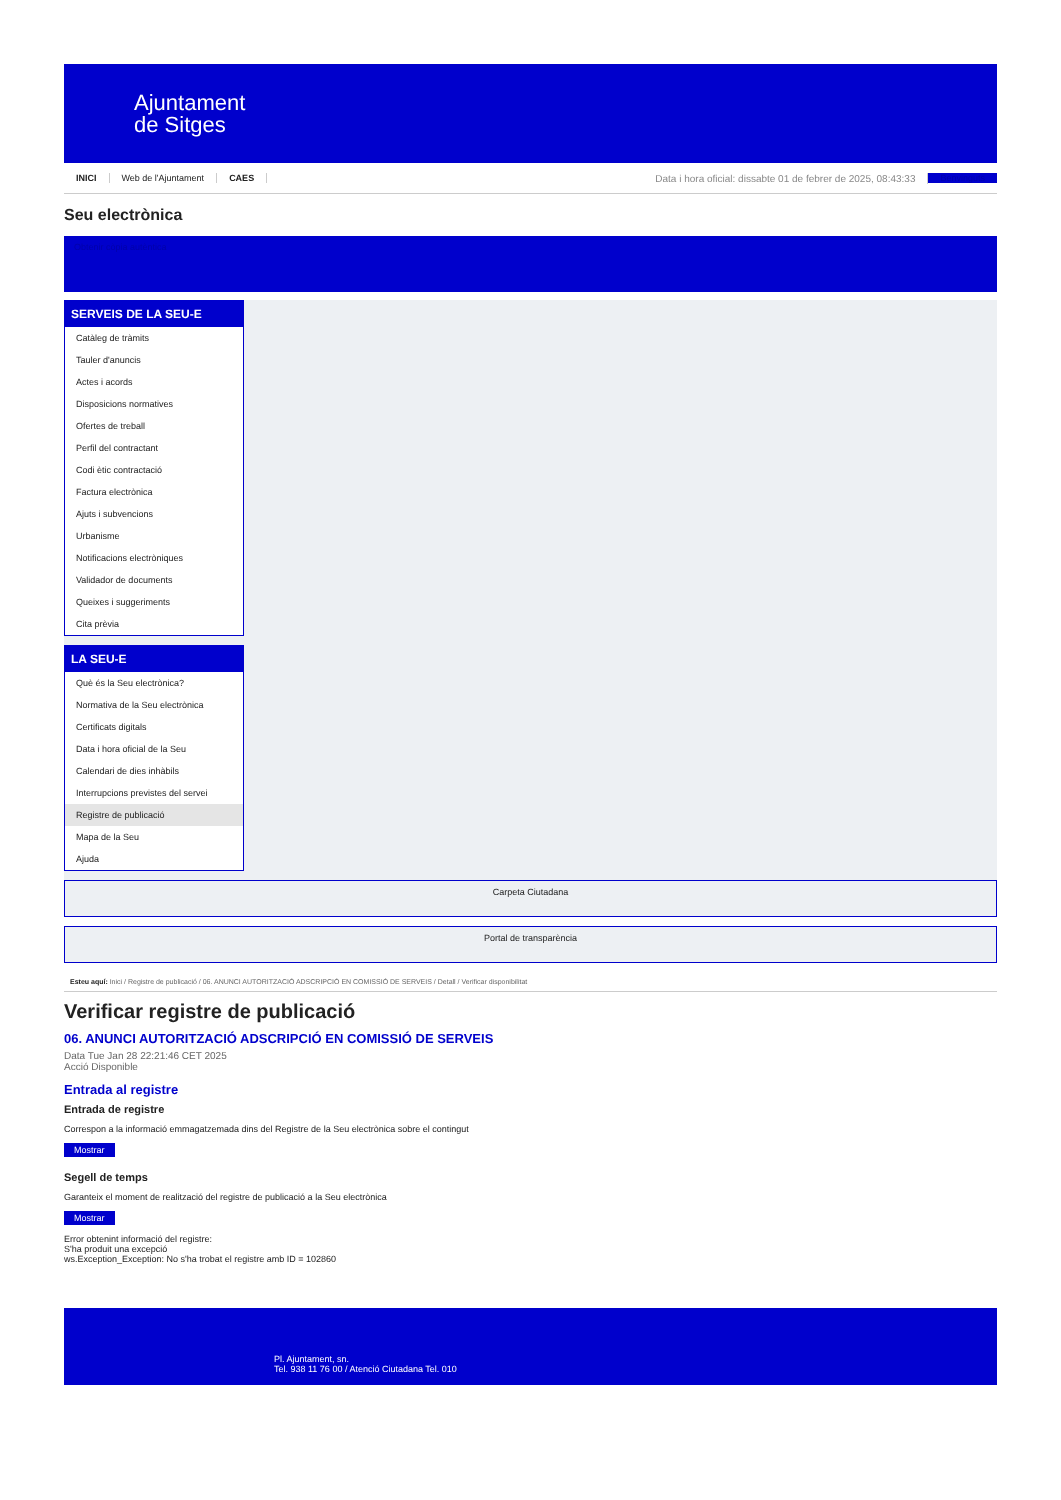Ajuntament
de Sitges
INICI Web de l'Ajuntament CAES Data i hora oficial: dissabte 01 de febrer de 2025, 08:43:33 Benvinguts
Seu electrònica
Obtenir còpia autèntica
SERVEIS DE LA SEU-E
Catàleg de tràmits
Tauler d'anuncis
Actes i acords
Disposicions normatives
Ofertes de treball
Perfil del contractant
Codi ètic contractació
Factura electrònica
Ajuts i subvencions
Urbanisme
Notificacions electròniques
Validador de documents
Queixes i suggeriments
Cita prèvia
LA SEU-E
Què és la Seu electrònica?
Normativa de la Seu electrònica
Certificats digitals
Data i hora oficial de la Seu
Calendari de dies inhàbils
Interrupcions previstes del servei
Registre de publicació
Mapa de la Seu
Ajuda
Carpeta Ciutadana
Portal de transparència
Esteu aquí: Inici / Registre de publicació / 06. ANUNCI AUTORITZACIÓ ADSCRIPCIÓ EN COMISSIÓ DE SERVEIS / Detall / Verificar disponibilitat
Verificar registre de publicació
06. ANUNCI AUTORITZACIÓ ADSCRIPCIÓ EN COMISSIÓ DE SERVEIS
Data Tue Jan 28 22:21:46 CET 2025
Acció Disponible
Entrada al registre
Entrada de registre
Correspon a la informació emmagatzemada dins del Registre de la Seu electrònica sobre el contingut
Mostrar
Segell de temps
Garanteix el moment de realització del registre de publicació a la Seu electrònica
Mostrar
Error obtenint informació del registre:
S'ha produit una excepció
ws.Exception_Exception: No s'ha trobat el registre amb ID = 102860
Pl. Ajuntament, sn.
Tel. 938 11 76 00 / Atenció Ciutadana Tel. 010